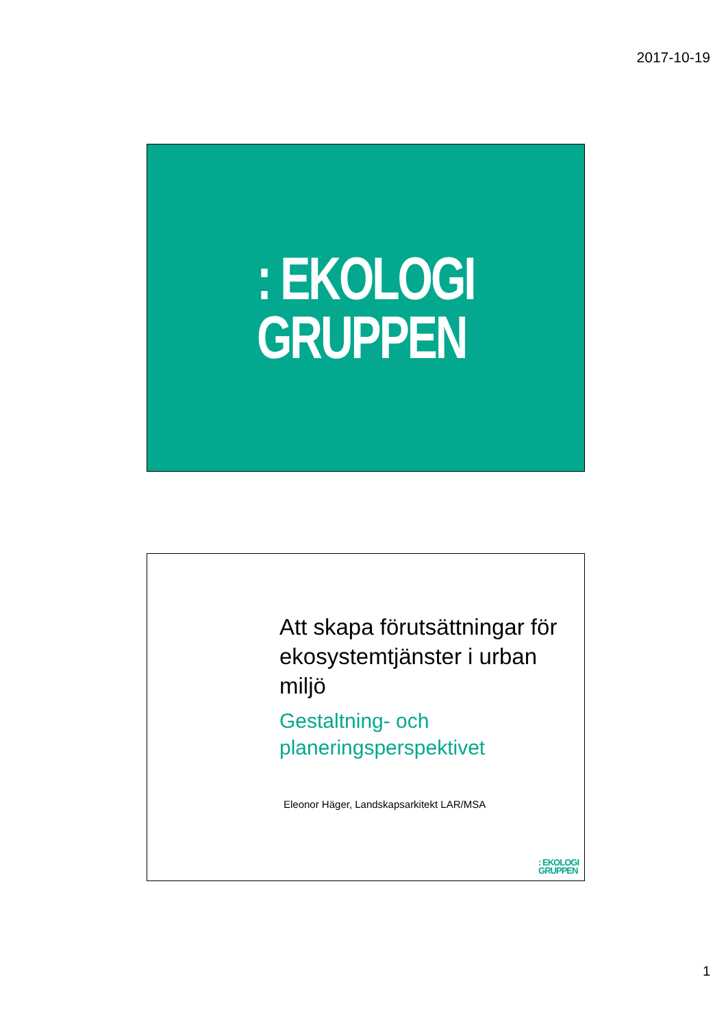2017-10-19
: EKOLOGI
GRUPPEN
Att skapa förutsättningar för ekosystemtjänster i urban miljö
Gestaltning- och planeringsperspektivet
Eleonor Häger, Landskapsarkitekt LAR/MSA
: EKOLOGI
GRUPPEN
1